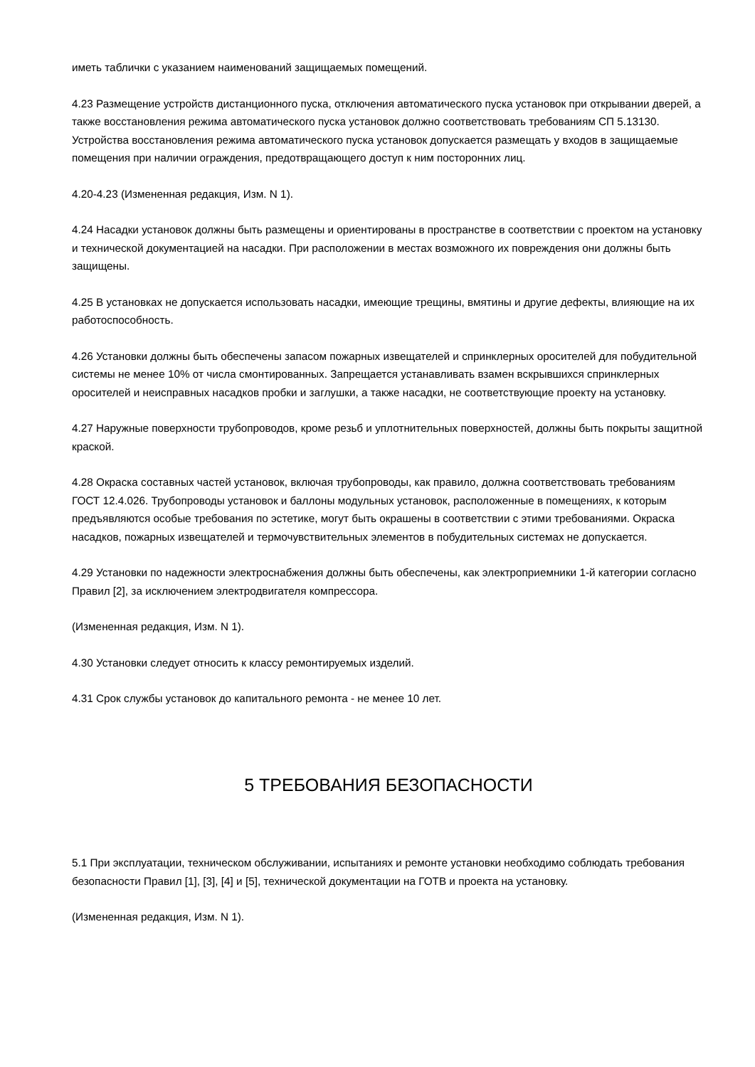иметь таблички с указанием наименований защищаемых помещений.
4.23 Размещение устройств дистанционного пуска, отключения автоматического пуска установок при открывании дверей, а также восстановления режима автоматического пуска установок должно соответствовать требованиям СП 5.13130. Устройства восстановления режима автоматического пуска установок допускается размещать у входов в защищаемые помещения при наличии ограждения, предотвращающего доступ к ним посторонних лиц.
4.20-4.23 (Измененная редакция, Изм. N 1).
4.24 Насадки установок должны быть размещены и ориентированы в пространстве в соответствии с проектом на установку и технической документацией на насадки. При расположении в местах возможного их повреждения они должны быть защищены.
4.25 В установках не допускается использовать насадки, имеющие трещины, вмятины и другие дефекты, влияющие на их работоспособность.
4.26 Установки должны быть обеспечены запасом пожарных извещателей и спринклерных оросителей для побудительной системы не менее 10% от числа смонтированных. Запрещается устанавливать взамен вскрывшихся спринклерных оросителей и неисправных насадков пробки и заглушки, а также насадки, не соответствующие проекту на установку.
4.27 Наружные поверхности трубопроводов, кроме резьб и уплотнительных поверхностей, должны быть покрыты защитной краской.
4.28 Окраска составных частей установок, включая трубопроводы, как правило, должна соответствовать требованиям ГОСТ 12.4.026. Трубопроводы установок и баллоны модульных установок, расположенные в помещениях, к которым предъявляются особые требования по эстетике, могут быть окрашены в соответствии с этими требованиями. Окраска насадков, пожарных извещателей и термочувствительных элементов в побудительных системах не допускается.
4.29 Установки по надежности электроснабжения должны быть обеспечены, как электроприемники 1-й категории согласно Правил [2], за исключением электродвигателя компрессора.
(Измененная редакция, Изм. N 1).
4.30 Установки следует относить к классу ремонтируемых изделий.
4.31 Срок службы установок до капитального ремонта - не менее 10 лет.
5 ТРЕБОВАНИЯ БЕЗОПАСНОСТИ
5.1 При эксплуатации, техническом обслуживании, испытаниях и ремонте установки необходимо соблюдать требования безопасности Правил [1], [3], [4] и [5], технической документации на ГОТВ и проекта на установку.
(Измененная редакция, Изм. N 1).